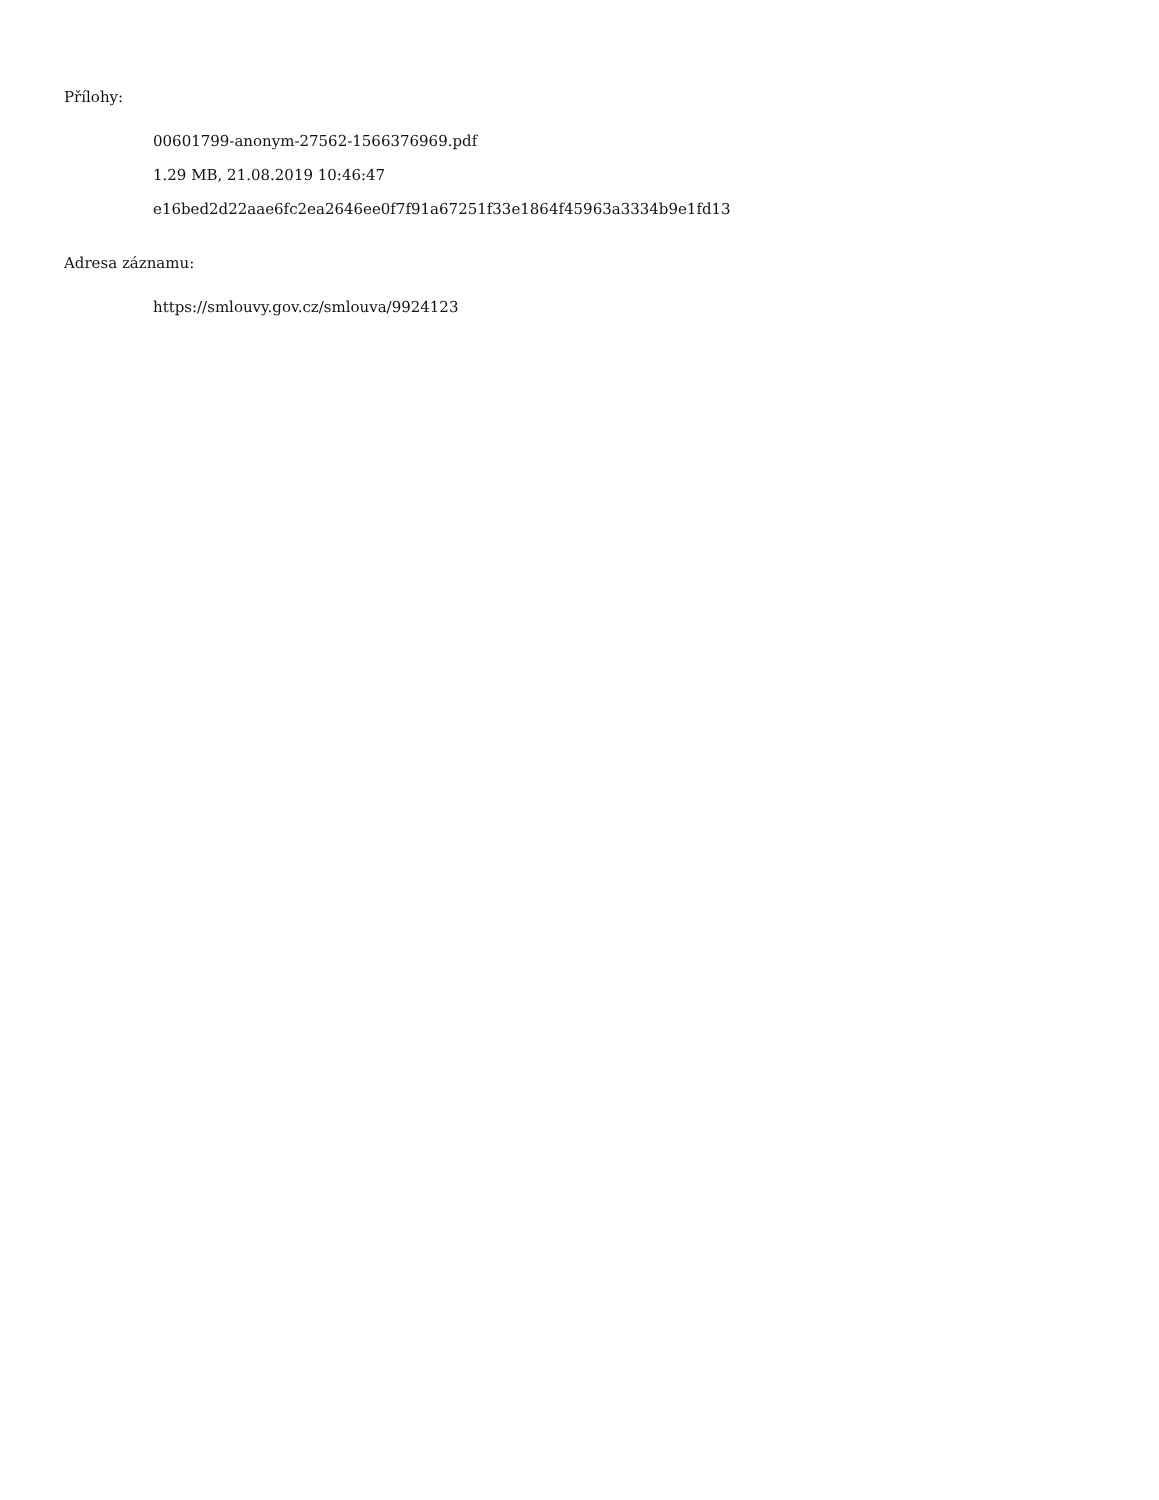Přílohy:
00601799-anonym-27562-1566376969.pdf
1.29 MB, 21.08.2019 10:46:47
e16bed2d22aae6fc2ea2646ee0f7f91a67251f33e1864f45963a3334b9e1fd13
Adresa záznamu:
https://smlouvy.gov.cz/smlouva/9924123